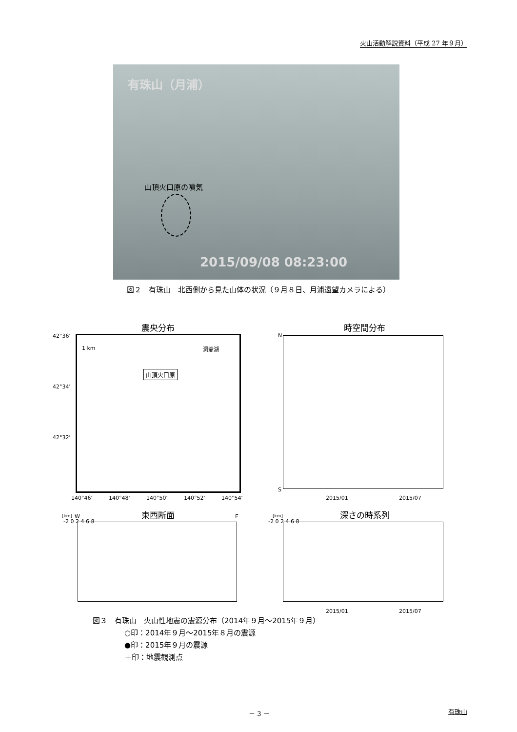火山活動解説資料（平成 27 年９月）
有珠山（月浦）
山頂火口原の噴気
2015/09/08 08:23:00
図２　有珠山　北西側から見た山体の状況（９月８日、月浦遠望カメラによる）
震央分布 時空間分布
1 km 洞爺湖
山頂火口原
42°36'
42°34'
42°32'
140°46' 140°48' 140°50' 140°52' 140°54'
N
S
2015/01 2015/07
東西断面 深さの時系列
[km] W E [km]
-2 0 2 4 6 8 -2 0 2 4 6 8
2015/01 2015/07
図３　有珠山　火山性地震の震源分布（2014年９月～2015年９月）
○印：2014年９月～2015年８月の震源
●印：2015年９月の震源
＋印：地震観測点
－ 3 － 有珠山